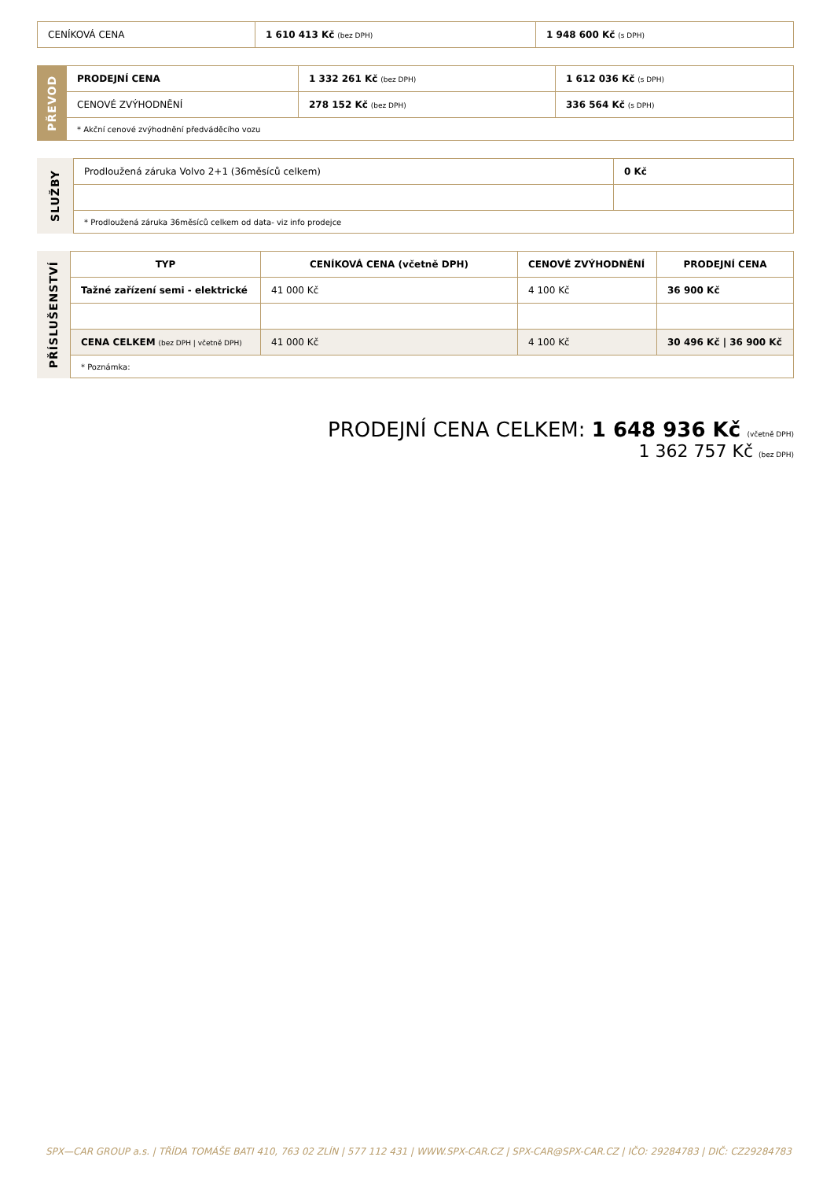| CENÍKOVÁ CENA | 1 610 413 Kč (bez DPH) | 1 948 600 Kč (s DPH) |
PŘEVOD
| PRODEJNÍ CENA | 1 332 261 Kč (bez DPH) | 1 612 036 Kč (s DPH) |
| CENOVÉ ZVÝHODNĚNÍ | 278 152 Kč (bez DPH) | 336 564 Kč (s DPH) |
| * Akční cenové zvýhodnění předváděcího vozu | | |
SLUŽBY
| Prodloužená záruka Volvo 2+1 (36měsíců celkem) | 0 Kč |
| * Prodloužená záruka 36měsíců celkem od data- viz info prodejce | |
PŘÍSLUŠENSTVÍ
| TYP | CENÍKOVÁ CENA (včetně DPH) | CENOVÉ ZVÝHODNĚNÍ | PRODEJNÍ CENA |
| --- | --- | --- | --- |
| Tažné zařízení semi - elektrické | 41 000 Kč | 4 100 Kč | 36 900 Kč |
| CENA CELKEM (bez DPH / včetně DPH) | 41 000 Kč | 4 100 Kč | 30 496 Kč / 36 900 Kč |
| * Poznámka: | | | |
PRODEJNÍ CENA CELKEM: 1 648 936 Kč (včetně DPH)
1 362 757 Kč (bez DPH)
SPX—CAR GROUP a.s. | TŘÍDA TOMÁŠE BATI 410, 763 02 ZLÍN | 577 112 431 | WWW.SPX-CAR.CZ | SPX-CAR@SPX-CAR.CZ | IČO: 29284783 | DIČ: CZ29284783